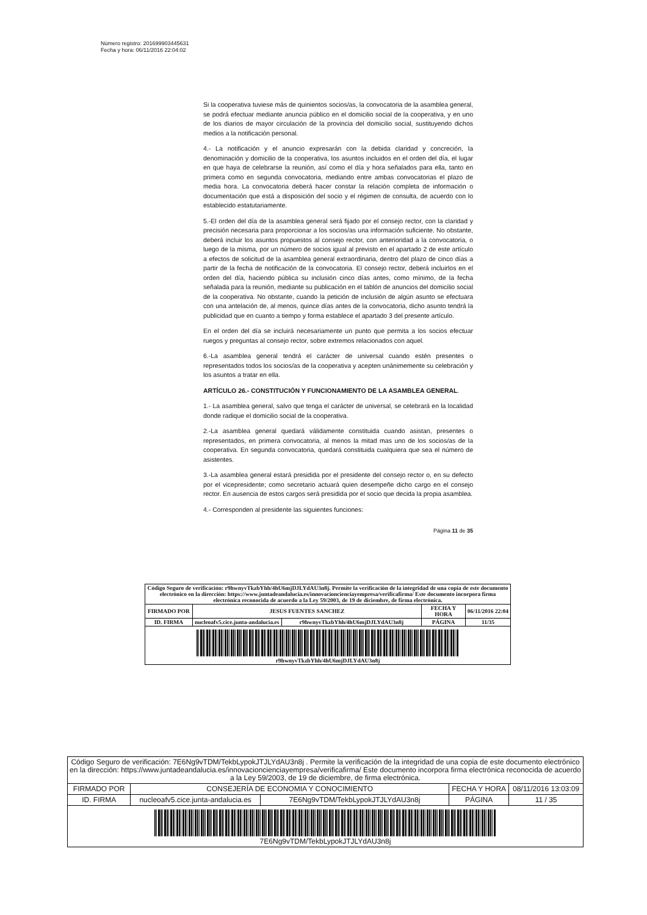Número registro: 201699903445631
Fecha y hora: 06/11/2016 22:04:02
Si la cooperativa tuviese más de quinientos socios/as, la convocatoria de la asamblea general, se podrá efectuar mediante anuncia público en el domicilio social de la cooperativa, y en uno de los diarios de mayor circulación de la provincia del domicilio social, sustituyendo dichos medios a la notificación personal.
4.- La notificación y el anuncio expresarán con la debida claridad y concreción, la denominación y domicilio de la cooperativa, los asuntos incluidos en el orden del día, el lugar en que haya de celebrarse la reunión, así como el día y hora señalados para ella, tanto en primera como en segunda convocatoria, mediando entre ambas convocatorias el plazo de media hora. La convocatoria deberá hacer constar la relación completa de información o documentación que está a disposición del socio y el régimen de consulta, de acuerdo con lo establecido estatutariamente.
5.-El orden del día de la asamblea general será fijado por el consejo rector, con la claridad y precisión necesaria para proporcionar a los socios/as una información suficiente. No obstante, deberá incluir los asuntos propuestos al consejo rector, con anterioridad a la convocatoria, o luego de la misma, por un número de socios igual al previsto en el apartado 2 de este artículo a efectos de solicitud de la asamblea general extraordinaria, dentro del plazo de cinco días a partir de la fecha de notificación de la convocatoria. El consejo rector, deberá incluirlos en el orden del día, haciendo pública su inclusión cinco días antes, como mínimo, de la fecha señalada para la reunión, mediante su publicación en el tablón de anuncios del domicilio social de la cooperativa. No obstante, cuando la petición de inclusión de algún asunto se efectuara con una antelación de, al menos, quince días antes de la convocatoria, dicho asunto tendrá la publicidad que en cuanto a tiempo y forma establece el apartado 3 del presente artículo.
En el orden del día se incluirá necesariamente un punto que permita a los socios efectuar ruegos y preguntas al consejo rector, sobre extremos relacionados con aquel.
6.-La asamblea general tendrá el carácter de universal cuando estén presentes o representados todos los socios/as de la cooperativa y acepten unánimemente su celebración y los asuntos a tratar en ella.
ARTÍCULO 26.- CONSTITUCIÓN Y FUNCIONAMIENTO DE LA ASAMBLEA GENERAL.
1.- La asamblea general, salvo que tenga el carácter de universal, se celebrará en la localidad donde radique el domicilio social de la cooperativa.
2.-La asamblea general quedará válidamente constituida cuando asistan, presentes o representados, en primera convocatoria, al menos la mitad mas uno de los socios/as de la cooperativa. En segunda convocatoria, quedará constituida cualquiera que sea el número de asistentes.
3.-La asamblea general estará presidida por el presidente del consejo rector o, en su defecto por el vicepresidente; como secretario actuará quien desempeñe dicho cargo en el consejo rector. En ausencia de estos cargos será presidida por el socio que decida la propia asamblea.
4.- Corresponden al presidente las siguientes funciones:
Página 11 de 35
| Código Seguro de verificación: r9hwnyvTkzbYhh/4hU6mjDJLYdAU3n8j. Permite la verificación de la integridad de una copia de este documento electrónico en la dirección: https://www.juntadeandalucia.es/innovacioncienciayempresa/verificafirma/ Este documento incorpora firma electrónica reconocida de acuerdo a la Ley 59/2003, de 19 de diciembre, de firma electrónica. | | | | |
| FIRMADO POR | JESUS FUENTES SANCHEZ | | FECHA Y HORA | 06/11/2016 22:04 |
| ID. FIRMA | nucleoafv5.cice.junta-andalucia.es | r9hwnyvTkzbYhh/4hU6mjDJLYdAU3n8j | PÁGINA | 11/35 |
| r9hwnyvTkzbYhh/4hU6mjDJLYdAU3n8j | | | | |
| Código Seguro de verificación: 7E6Ng9vTDM/TekbLypokJTJLYdAU3n8j . Permite la verificación de la integridad de una copia de este documento electrónico en la dirección: https://www.juntadeandalucia.es/innovacioncienciayempresa/verificafirma/ Este documento incorpora firma electrónica reconocida de acuerdo a la Ley 59/2003, de 19 de diciembre, de firma electrónica. | | | | |
| FIRMADO POR | CONSEJERÍA DE ECONOMIA Y CONOCIMIENTO | | FECHA Y HORA | 08/11/2016 13:03:09 |
| ID. FIRMA | nucleoafv5.cice.junta-andalucia.es | 7E6Ng9vTDM/TekbLypokJTJLYdAU3n8j | PÁGINA | 11 / 35 |
| 7E6Ng9vTDM/TekbLypokJTJLYdAU3n8j | | | | |